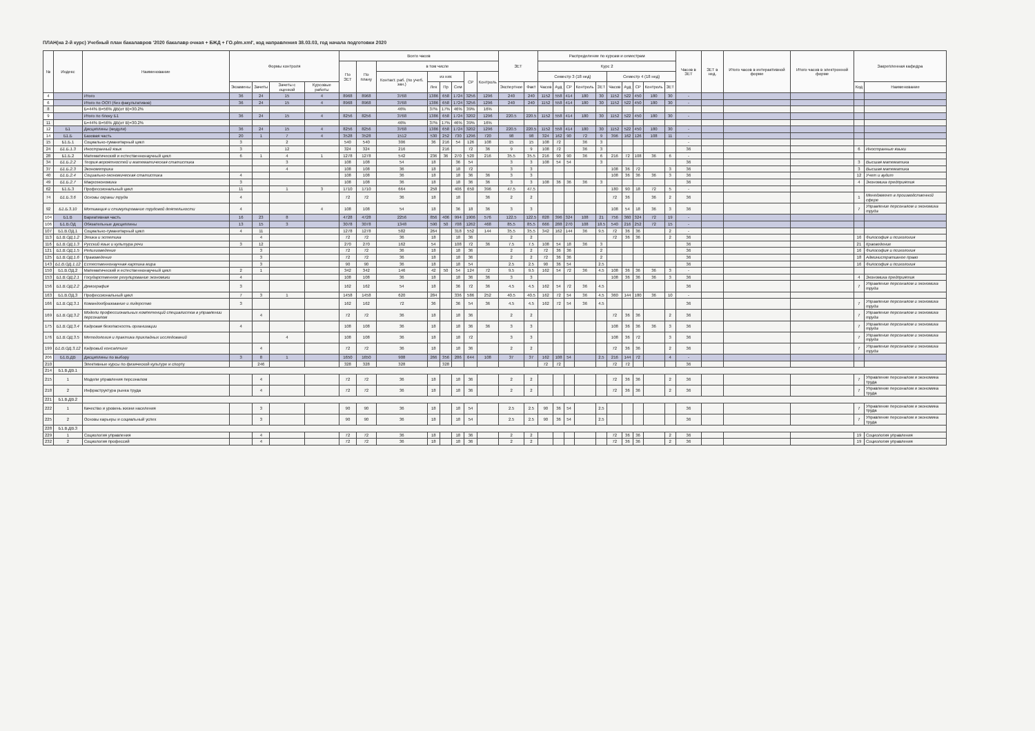ПЛАН(на 2-й курс) Учебный план бакалавров '2020 бакалавр очная + БЖД + ГО.plm.xml', код направления 38.03.03, год начала подготовки 2020
| № | Индекс | Наименование | Формы контроля | | | | Всего часов | | | | | | | | ЗЕТ | | Распределение по курсам и семестрам | | | | | | | | | | Часов в ЗЕТ | ЗЕТ в нед. | Итого часов в интерактивной форме | Итого часов в электронной форме | Закрепленная кафедра | |
| --- | --- | --- | --- | --- | --- | --- | --- | --- | --- | --- | --- | --- | --- | --- | --- | --- | --- | --- | --- | --- | --- | --- | --- | --- | --- | --- | --- | --- | --- | --- | --- | --- |
| | | | | | | | По ЗЕТ | По плану | в том числе | | | | | | | | Курс 2 | | | | | | | | | | | | | | | |
| | | | | | | | | | Контакт. раб. (по учеб. зан.) | из них | | | СР | Контроль | | | Семестр 3 (18 нед) | | | | | Семестр 4 (18 нед) | | | | | | | | | | |
| | | | Экзамены | Зачеты | Зачеты с оценкой | Курсовые работы | | | | Лек | Пр | Сем | | | Экспертное | Факт | Часов | Ауд | СР | Контроль | ЗЕТ | Часов | Ауд | СР | Контроль | ЗЕТ | | | | | Код | Наименование |
| 4 | | Итого | 36 | 24 | 15 | 4 | 8968 | 8968 | 3768 | 1386 | 658 | 1724 | 3256 | 1296 | 240 | 240 | 1152 | 558 | 414 | 180 | 30 | 1152 | 522 | 450 | 180 | 30 | - | | | | | |
| 6 | | Итого по ООП (без факультативов) | 36 | 24 | 15 | 4 | 8968 | 8968 | 3768 | 1386 | 658 | 1724 | 3256 | 1296 | 240 | 240 | 1152 | 558 | 414 | 180 | 30 | 1152 | 522 | 450 | 180 | 30 | - | | | | | |
| 8 | | Б=44% В=56% ДВ(от В)=30.2% | | | | | | | 46% | 37% | 17% | 46% | 39% | 16% | | | | | | | | | | | | | | | | | | |
| 9 | | Итого по блоку Б1 | 36 | 24 | 15 | 4 | 8256 | 8256 | 3768 | 1386 | 658 | 1724 | 3202 | 1296 | 220.5 | 220.5 | 1152 | 558 | 414 | 180 | 30 | 1152 | 522 | 450 | 180 | 30 | - | | | | | |
| 11 | | Б=44% В=56% ДВ(от В)=30.2% | | | | | | | 46% | 37% | 17% | 46% | 39% | 16% | | | | | | | | | | | | | | | | | | |
| 12 | Б1 | Дисциплины (модули) | 36 | 24 | 15 | 4 | 8256 | 8256 | 3768 | 1386 | 658 | 1724 | 3202 | 1296 | 220.5 | 220.5 | 1152 | 558 | 414 | 180 | 30 | 1152 | 522 | 450 | 180 | 30 | - | | | | | |
| 14 | Б1.Б | Базовая часть | 20 | 1 | 7 | 4 | 3528 | 3528 | 1512 | 530 | 252 | 730 | 1296 | 720 | 98 | 98 | 324 | 162 | 90 | 72 | 9 | 396 | 162 | 126 | 108 | 11 | - | | | | | |
| 15 | Б1.Б.1 | Социально-гуманитарный цикл | 3 | | 2 | | 540 | 540 | 306 | 36 | 216 | 54 | 126 | 108 | 15 | 15 | 108 | 72 | | 36 | 3 | | | | | | - | | | | | |
| 24 | Б1.Б.1.3 | Иностранный язык | 3 | | 12 | | 324 | 324 | 216 | | 216 | | 72 | 36 | 9 | 9 | 108 | 72 | | 36 | 3 | | | | | | 36 | | | | 6 | Иностранные языки |
| 28 | Б1.Б.2 | Математический и естественнонаучный цикл | 6 | 1 | 4 | 1 | 1278 | 1278 | 542 | 236 | 36 | 270 | 520 | 216 | 35.5 | 35.5 | 216 | 90 | 90 | 36 | 6 | 216 | 72 | 108 | 36 | 6 | - | | | | | |
| 34 | Б1.Б.2.2 | Теория вероятностей и математическая статистика | | | 3 | | 108 | 108 | 54 | 18 | | 36 | 54 | | 3 | 3 | 108 | 54 | 54 | | 3 | | | | | | 36 | | | | 3 | Высшая математика |
| 37 | Б1.Б.2.3 | Эконометрика | | | 4 | | 108 | 108 | 36 | 18 | | 18 | 72 | | 3 | 3 | | | | | | 108 | 36 | 72 | | 3 | 36 | | | | 3 | Высшая математика |
| 40 | Б1.Б.2.4 | Социально-экономическая статистика | 4 | | | | 108 | 108 | 36 | 18 | | 18 | 36 | 36 | 3 | 3 | | | | | | 108 | 36 | 36 | 36 | 3 | 36 | | | | 12 | Учет и аудит |
| 49 | Б1.Б.2.7 | Макроэкономика | 3 | | | | 108 | 108 | 36 | 18 | | 18 | 36 | 36 | 3 | 3 | 108 | 36 | 36 | 36 | 3 | | | | | | 36 | | | | 4 | Экономика предприятия |
| 62 | Б1.Б.3 | Профессиональный цикл | 11 | | 1 | 3 | 1710 | 1710 | 664 | 258 | | 406 | 650 | 396 | 47.5 | 47.5 | | | | | | 180 | 90 | 18 | 72 | 5 | - | | | | | |
| 74 | Б1.Б.3.6 | Основы охраны труда | 4 | | | | 72 | 72 | 36 | 18 | | 18 | | 36 | 2 | 2 | | | | | | 72 | 36 | | 36 | 2 | 36 | | | | 1 | Менеджмент в производственной сфере |
| 92 | Б1.Б.3.10 | Мотивация и стимулирование трудовой деятельности | 4 | | | 4 | 108 | 108 | 54 | 18 | | 36 | 18 | 36 | 3 | 3 | | | | | | 108 | 54 | 18 | 36 | 3 | 36 | | | | 7 | Управление персоналом и экономика труда |
| 104 | Б1.В | Вариативная часть | 16 | 23 | 8 | | 4728 | 4728 | 2256 | 856 | 406 | 994 | 1906 | 576 | 122.5 | 122.5 | 828 | 396 | 324 | 108 | 21 | 756 | 360 | 324 | 72 | 19 | - | | | | | |
| 106 | Б1.В.ОД | Обязательные дисциплины | 13 | 15 | 3 | | 3078 | 3078 | 1348 | 590 | 50 | 708 | 1262 | 468 | 85.5 | 85.5 | 666 | 288 | 270 | 108 | 18.5 | 540 | 216 | 252 | 72 | 15 | - | | | | | |
| 107 | Б1.В.ОД.1 | Социально-гуманитарный цикл | 4 | 11 | | | 1278 | 1278 | 582 | 264 | | 318 | 552 | 144 | 35.5 | 35.5 | 342 | 162 | 144 | 36 | 9.5 | 72 | 36 | 36 | | 2 | - | | | | | |
| 113 | Б1.В.ОД.1.2 | Этика и эстетика | | 4 | | | 72 | 72 | 36 | 18 | | 18 | 36 | | 2 | 2 | | | | | | 72 | 36 | 36 | | 2 | 36 | | | | 16 | Философия и психология |
| 116 | Б1.В.ОД.1.3 | Русский язык и культура речи | 3 | 12 | | | 270 | 270 | 162 | 54 | | 108 | 72 | 36 | 7.5 | 7.5 | 108 | 54 | 18 | 36 | 3 | | | | | | 36 | | | | 21 | Краеведение |
| 121 | Б1.В.ОД.1.5 | Религиоведение | | 3 | | | 72 | 72 | 36 | 18 | | 18 | 36 | | 2 | 2 | 72 | 36 | 36 | | 2 | | | | | | 36 | | | | 16 | Философия и психология |
| 125 | Б1.В.ОД.1.6 | Правоведение | | 3 | | | 72 | 72 | 36 | 18 | | 18 | 36 | | 2 | 2 | 72 | 36 | 36 | | 2 | | | | | | 36 | | | | 18 | Административное право |
| 143 | Б1.В.ОД.1.12 | Естественнонаучная картина мира | | 3 | | | 90 | 90 | 36 | 18 | | 18 | 54 | | 2.5 | 2.5 | 90 | 36 | 54 | | 2.5 | | | | | | 36 | | | | 16 | Философия и психология |
| 150 | Б1.В.ОД.2 | Математический и естественнонаучный цикл | 2 | 1 | | | 342 | 342 | 146 | 42 | 50 | 54 | 124 | 72 | 9.5 | 9.5 | 162 | 54 | 72 | 36 | 4.5 | 108 | 36 | 36 | 36 | 3 | - | | | | | |
| 153 | Б1.В.ОД.2.1 | Государственное регулирование экономики | 4 | | | | 108 | 108 | 36 | 18 | | 18 | 36 | 36 | 3 | 3 | | | | | | 108 | 36 | 36 | 36 | 3 | 36 | | | | 4 | Экономика предприятия |
| 156 | Б1.В.ОД.2.2 | Демография | 3 | | | | 162 | 162 | 54 | 18 | | 36 | 72 | 36 | 4.5 | 4.5 | 162 | 54 | 72 | 36 | 4.5 | | | | | | 36 | | | | 7 | Управление персоналом и экономика труда |
| 163 | Б1.В.ОД.3 | Профессиональный цикл | 7 | 3 | 1 | | 1458 | 1458 | 620 | 284 | | 336 | 586 | 252 | 40.5 | 40.5 | 162 | 72 | 54 | 36 | 4.5 | 360 | 144 | 180 | 36 | 10 | - | | | | | |
| 166 | Б1.В.ОД.3.1 | Командообразование и лидерство | 3 | | | | 162 | 162 | 72 | 36 | | 36 | 54 | 36 | 4.5 | 4.5 | 162 | 72 | 54 | 36 | 4.5 | | | | | | 36 | | | | 7 | Управление персоналом и экономика труда |
| 169 | Б1.В.ОД.3.2 | Модели профессиональных компетенций специалистов в управлении персоналом | | 4 | | | 72 | 72 | 36 | 18 | | 18 | 36 | | 2 | 2 | | | | | | 72 | 36 | 36 | | 2 | 36 | | | | 7 | Управление персоналом и экономика труда |
| 175 | Б1.В.ОД.3.4 | Кадровая безопасность организации | 4 | | | | 108 | 108 | 36 | 18 | | 18 | 36 | 36 | 3 | 3 | | | | | | 108 | 36 | 36 | 36 | 3 | 36 | | | | 7 | Управление персоналом и экономика труда |
| 176 | Б1.В.ОД.3.5 | Методология и практика прикладных исследований | | | 4 | | 108 | 108 | 36 | 18 | | 18 | 72 | | 3 | 3 | | | | | | 108 | 36 | 72 | | 3 | 36 | | | | 7 | Управление персоналом и экономика труда |
| 199 | Б1.В.ОД.3.12 | Кадровый консалтинг | | 4 | | | 72 | 72 | 36 | 18 | | 18 | 36 | | 2 | 2 | | | | | | 72 | 36 | 36 | | 2 | 36 | | | | 7 | Управление персоналом и экономика труда |
| 206 | Б1.В.ДВ | Дисциплины по выбору | 3 | 8 | 1 | | 1650 | 1650 | 908 | 266 | 356 | 286 | 644 | 108 | 37 | 37 | 162 | 108 | 54 | | 2.5 | 216 | 144 | 72 | | 4 | - | | | | | |
| 210 | | Элективные курсы по физической культуре и спорту | | 246 | | | 328 | 328 | 328 | | 328 | | | | | | 72 | 72 | | | | 72 | 72 | | | | 36 | | | | | |
| 214 | Б1.В.ДВ.1 | | | | | | | | | | | | | | | | | | | | | | | | | | | | | | | |
| 215 | 1 | Модели управления персоналом | | 4 | | | 72 | 72 | 36 | 18 | | 18 | 36 | | 2 | 2 | | | | | | 72 | 36 | 36 | | 2 | 36 | | | | 7 | Управление персоналом и экономика труда |
| 218 | 2 | Инфраструктура рынка труда | | 4 | | | 72 | 72 | 36 | 18 | | 18 | 36 | | 2 | 2 | | | | | | 72 | 36 | 36 | | 2 | 36 | | | | 7 | Управление персоналом и экономика труда |
| 221 | Б1.В.ДВ.2 | | | | | | | | | | | | | | | | | | | | | | | | | | | | | | | |
| 222 | 1 | Качество и уровень жизни населения | | 3 | | | 90 | 90 | 36 | 18 | | 18 | 54 | | 2.5 | 2.5 | 90 | 36 | 54 | | 2.5 | | | | | | 36 | | | | 7 | Управление персоналом и экономика труда |
| 225 | 2 | Основы карьеры и социальный успех | | 3 | | | 90 | 90 | 36 | 18 | | 18 | 54 | | 2.5 | 2.5 | 90 | 36 | 54 | | 2.5 | | | | | | 36 | | | | 7 | Управление персоналом и экономика труда |
| 228 | Б1.В.ДВ.3 | | | | | | | | | | | | | | | | | | | | | | | | | | | | | | | |
| 229 | 1 | Социология управления | | 4 | | | 72 | 72 | 36 | 18 | | 18 | 36 | | 2 | 2 | | | | | | 72 | 36 | 36 | | 2 | 36 | | | | 19 | Социология управления |
| 232 | 2 | Социология профессий | | 4 | | | 72 | 72 | 36 | 18 | | 18 | 36 | | 2 | 2 | | | | | | 72 | 36 | 36 | | 2 | 36 | | | | 19 | Социология управления |